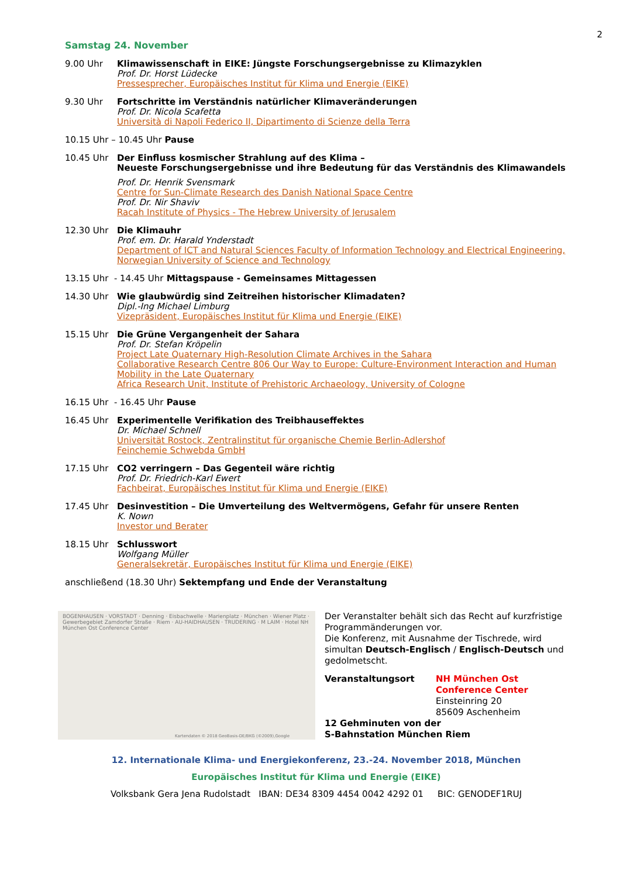2
Samstag 24. November
9.00 Uhr Klimawissenschaft in EIKE: Jüngste Forschungsergebnisse zu Klimazyklen
Prof. Dr. Horst Lüdecke
Pressesprecher, Europäisches Institut für Klima und Energie (EIKE)
9.30 Uhr Fortschritte im Verständnis natürlicher Klimaveränderungen
Prof. Dr. Nicola Scafetta
Università di Napoli Federico II, Dipartimento di Scienze della Terra
10.15 Uhr – 10.45 Uhr Pause
10.45 Uhr Der Einfluss kosmischer Strahlung auf des Klima –
Neueste Forschungsergebnisse und ihre Bedeutung für das Verständnis des Klimawandels
Prof. Dr. Henrik Svensmark
Centre for Sun-Climate Research des Danish National Space Centre
Prof. Dr. Nir Shaviv
Racah Institute of Physics - The Hebrew University of Jerusalem
12.30 Uhr Die Klimauhr
Prof. em. Dr. Harald Ynderstadt
Department of ICT and Natural Sciences Faculty of Information Technology and Electrical Engineering, Norwegian University of Science and Technology
13.15 Uhr - 14.45 Uhr Mittagspause - Gemeinsames Mittagessen
14.30 Uhr Wie glaubwürdig sind Zeitreihen historischer Klimadaten?
Dipl.-Ing Michael Limburg
Vizepräsident, Europäisches Institut für Klima und Energie (EIKE)
15.15 Uhr Die Grüne Vergangenheit der Sahara
Prof. Dr. Stefan Kröpelin
Project Late Quaternary High-Resolution Climate Archives in the Sahara
Collaborative Research Centre 806 Our Way to Europe: Culture-Environment Interaction and Human Mobility in the Late Quaternary
Africa Research Unit, Institute of Prehistoric Archaeology, University of Cologne
16.15 Uhr - 16.45 Uhr Pause
16.45 Uhr Experimentelle Verifikation des Treibhauseffektes
Dr. Michael Schnell
Universität Rostock, Zentralinstitut für organische Chemie Berlin-Adlershof
Feinchemie Schwebda GmbH
17.15 Uhr CO2 verringern – Das Gegenteil wäre richtig
Prof. Dr. Friedrich-Karl Ewert
Fachbeirat, Europäisches Institut für Klima und Energie (EIKE)
17.45 Uhr Desinvestition – Die Umverteilung des Weltvermögens, Gefahr für unsere Renten
K. Nown
Investor und Berater
18.15 Uhr Schlusswort
Wolfgang Müller
Generalsekretär, Europäisches Institut für Klima und Energie (EIKE)
anschließend (18.30 Uhr) Sektempfang und Ende der Veranstaltung
BOGENHAUSEN · VORSTADT · Denning · Eisbachwelle · Marienplatz · München · Wiener Platz · Gewerbegebiet Zamdorfer Straße · Riem · AU-HAIDHAUSEN · TRUDERING · M LAIM · Hotel NH München Ost Conference Center
Kartendaten © 2018 GeoBasis-DE/BKG (©2009),Google
Der Veranstalter behält sich das Recht auf kurzfristige Programmänderungen vor.
Die Konferenz, mit Ausnahme der Tischrede, wird simultan Deutsch-Englisch / Englisch-Deutsch und gedolmetscht.
Veranstaltungsort NH München Ost
Conference Center
Einsteinring 20
85609 Aschenheim
12 Gehminuten von der
S-Bahnstation München Riem
12. Internationale Klima- und Energiekonferenz, 23.-24. November 2018, München
Europäisches Institut für Klima und Energie (EIKE)
Volksbank Gera Jena Rudolstadt IBAN: DE34 8309 4454 0042 4292 01 BIC: GENODEF1RUJ